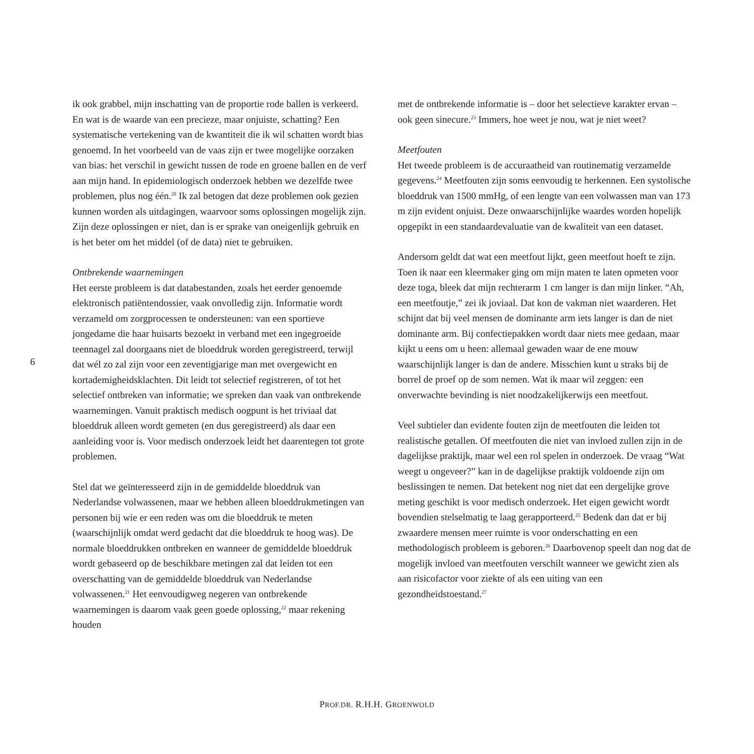ik ook grabbel, mijn inschatting van de proportie rode ballen is verkeerd. En wat is de waarde van een precieze, maar onjuiste, schatting? Een systematische vertekening van de kwantiteit die ik wil schatten wordt bias genoemd. In het voorbeeld van de vaas zijn er twee mogelijke oorzaken van bias: het verschil in gewicht tussen de rode en groene ballen en de verf aan mijn hand. In epidemiologisch onderzoek hebben we dezelfde twee problemen, plus nog één.<sup>20</sup> Ik zal betogen dat deze problemen ook gezien kunnen worden als uitdagingen, waarvoor soms oplossingen mogelijk zijn. Zijn deze oplossingen er niet, dan is er sprake van oneigenlijk gebruik en is het beter om het middel (of de data) niet te gebruiken.
Ontbrekende waarnemingen
Het eerste probleem is dat databestanden, zoals het eerder genoemde elektronisch patiëntendossier, vaak onvolledig zijn. Informatie wordt verzameld om zorgprocessen te ondersteunen: van een sportieve jongedame die haar huisarts bezoekt in verband met een ingegroeide teennagel zal doorgaans niet de bloeddruk worden geregistreerd, terwijl dat wél zo zal zijn voor een zeventigjarige man met overgewicht en kortademigheidsklachten. Dit leidt tot selectief registreren, of tot het selectief ontbreken van informatie; we spreken dan vaak van ontbrekende waarnemingen. Vanuit praktisch medisch oogpunt is het triviaal dat bloeddruk alleen wordt gemeten (en dus geregistreerd) als daar een aanleiding voor is. Voor medisch onderzoek leidt het daarentegen tot grote problemen.
Stel dat we geïnteresseerd zijn in de gemiddelde bloeddruk van Nederlandse volwassenen, maar we hebben alleen bloeddrukmetingen van personen bij wie er een reden was om die bloeddruk te meten (waarschijnlijk omdat werd gedacht dat die bloeddruk te hoog was). De normale bloeddrukken ontbreken en wanneer de gemiddelde bloeddruk wordt gebaseerd op de beschikbare metingen zal dat leiden tot een overschatting van de gemiddelde bloeddruk van Nederlandse volwassenen.<sup>21</sup> Het eenvoudigweg negeren van ontbrekende waarnemingen is daarom vaak geen goede oplossing,<sup>22</sup> maar rekening houden
met de ontbrekende informatie is – door het selectieve karakter ervan – ook geen sinecure.<sup>23</sup> Immers, hoe weet je nou, wat je niet weet?
Meetfouten
Het tweede probleem is de accuraatheid van routinematig verzamelde gegevens.<sup>24</sup> Meetfouten zijn soms eenvoudig te herkennen. Een systolische bloeddruk van 1500 mmHg, of een lengte van een volwassen man van 173 m zijn evident onjuist. Deze onwaarschijnlijke waardes worden hopelijk opgepikt in een standaardevaluatie van de kwaliteit van een dataset.
Andersom geldt dat wat een meetfout lijkt, geen meetfout hoeft te zijn. Toen ik naar een kleermaker ging om mijn maten te laten opmeten voor deze toga, bleek dat mijn rechterarm 1 cm langer is dan mijn linker. “Ah, een meetfoutje,” zei ik joviaal. Dat kon de vakman niet waarderen. Het schijnt dat bij veel mensen de dominante arm iets langer is dan de niet dominante arm. Bij confectiepakken wordt daar niets mee gedaan, maar kijkt u eens om u heen: allemaal gewaden waar de ene mouw waarschijnlijk langer is dan de andere. Misschien kunt u straks bij de borrel de proef op de som nemen. Wat ik maar wil zeggen: een onverwachte bevinding is niet noodzakelijkerwijs een meetfout.
Veel subtieler dan evidente fouten zijn de meetfouten die leiden tot realistische getallen. Of meetfouten die niet van invloed zullen zijn in de dagelijkse praktijk, maar wel een rol spelen in onderzoek. De vraag “Wat weegt u ongeveer?” kan in de dagelijkse praktijk voldoende zijn om beslissingen te nemen. Dat betekent nog niet dat een dergelijke grove meting geschikt is voor medisch onderzoek. Het eigen gewicht wordt bovendien stelselmatig te laag gerapporteerd.<sup>25</sup> Bedenk dan dat er bij zwaardere mensen meer ruimte is voor onderschatting en een methodologisch probleem is geboren.<sup>26</sup> Daarbovenop speelt dan nog dat de mogelijk invloed van meetfouten verschilt wanneer we gewicht zien als aan risicofactor voor ziekte of als een uiting van een gezondheidstoestand.<sup>27</sup>
6
PROF.DR. R.H.H. GROENWOLD